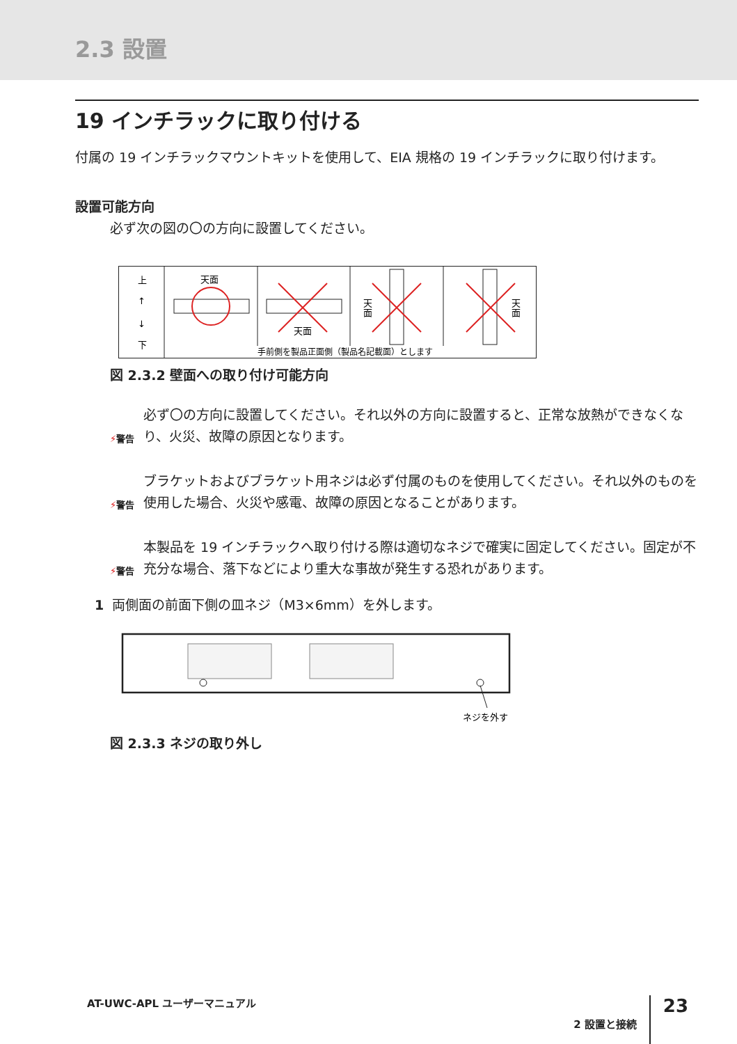2.3 設置
19 インチラックに取り付ける
付属の 19 インチラックマウントキットを使用して、EIA 規格の 19 インチラックに取り付けます。
設置可能方向
必ず次の図の〇の方向に設置してください。
上
↑
↓
下
天面
天面
天
面
天
面
手前側を製品正面側（製品名記載面）とします
図 2.3.2 壁面への取り付け可能方向
⚡警告
必ず〇の方向に設置してください。それ以外の方向に設置すると、正常な放熱ができなくなり、火災、故障の原因となります。
⚡警告
ブラケットおよびブラケット用ネジは必ず付属のものを使用してください。それ以外のものを使用した場合、火災や感電、故障の原因となることがあります。
⚡警告
本製品を 19 インチラックへ取り付ける際は適切なネジで確実に固定してください。固定が不充分な場合、落下などにより重大な事故が発生する恐れがあります。
1 両側面の前面下側の皿ネジ（M3×6mm）を外します。
ネジを外す
図 2.3.3 ネジの取り外し
AT-UWC-APL ユーザーマニュアル 2 設置と接続 23